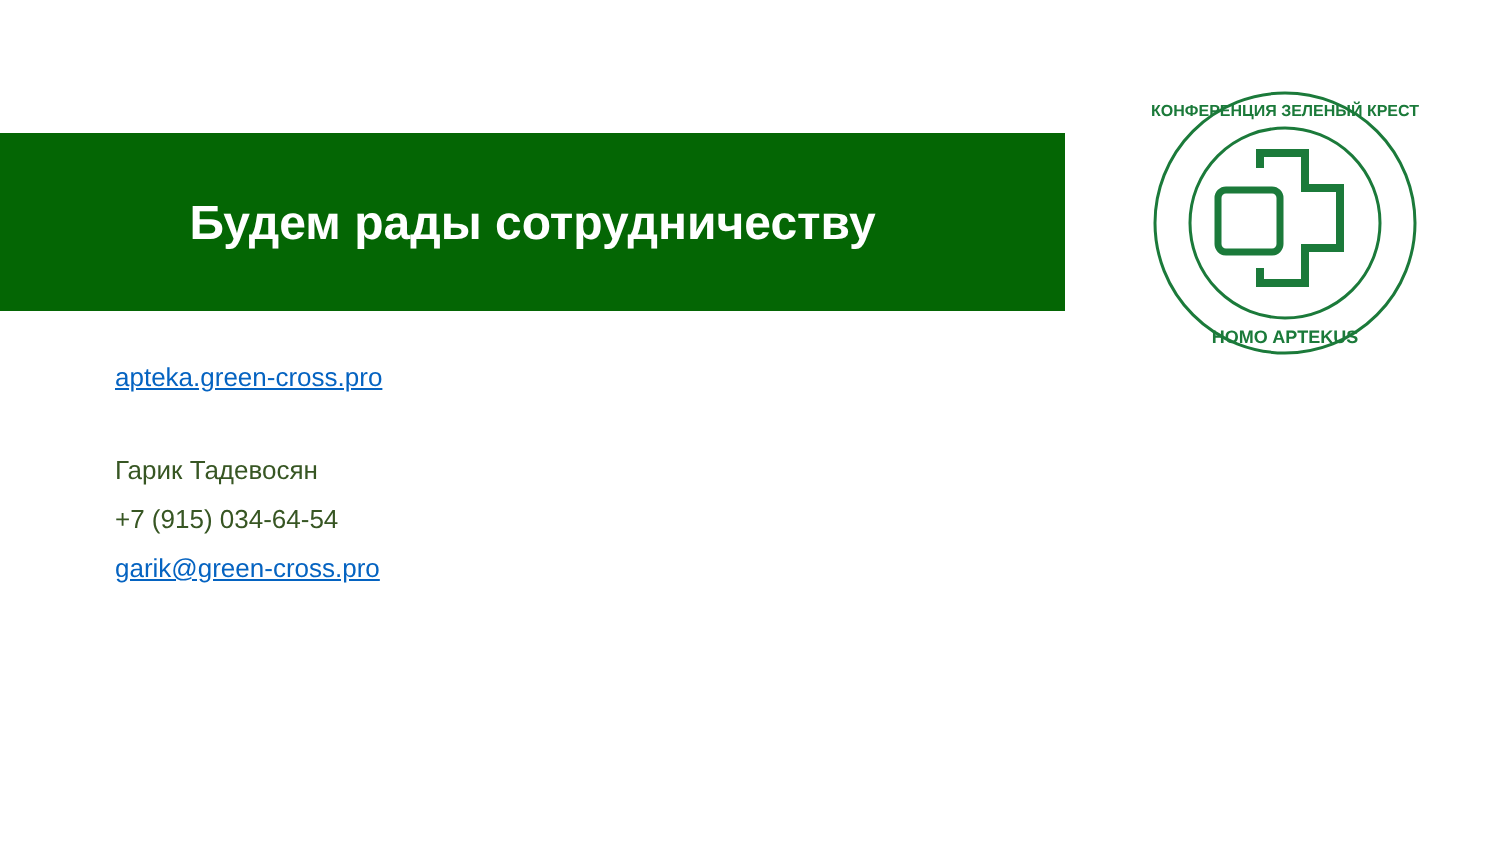Будем рады сотрудничеству
КОНФЕРЕНЦИЯ ЗЕЛЕНЫЙ КРЕСТ
HOMO APTEKUS
apteka.green-cross.pro
Гарик Тадевосян
+7 (915) 034-64-54
garik@green-cross.pro